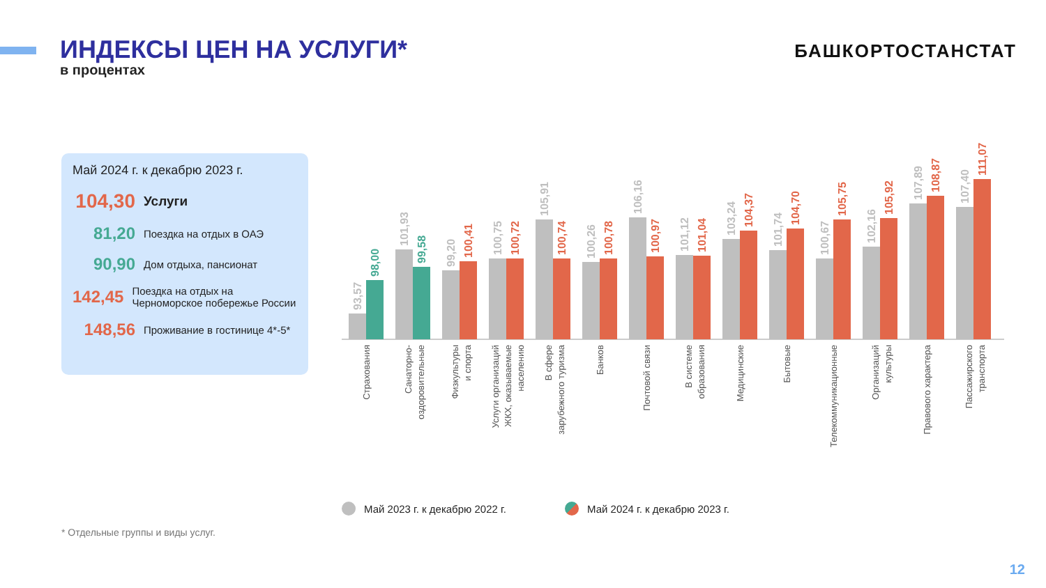ИНДЕКСЫ ЦЕН НА УСЛУГИ*
в процентах
БАШКОРТОСТАНСТАТ
Май 2024 г. к декабрю 2023 г.
104,30 Услуги
81,20 Поездка на отдых в ОАЭ
90,90 Дом отдыха, пансионат
142,45 Поездка на отдых на Черноморское побережье России
148,56 Проживание в гостинице 4*-5*
93,57
98,00
101,93
99,58
99,20
100,41
100,75
100,72
105,91
100,74
100,26
100,78
106,16
100,97
101,12
101,04
103,24
104,37
101,74
104,70
100,67
105,75
102,16
105,92
107,89
108,87
107,40
111,07
Страхования
Санаторно- оздоровительные
Физкультуры и спорта
Услуги организаций ЖКХ, оказываемые населению
В сфере зарубежного туризма
Банков
Почтовой связи
В системе образования
Медицинские
Бытовые
Телекоммуникационные
Организаций культуры
Правового характера
Пассажирского транспорта
Май 2023 г. к декабрю 2022 г. Май 2024 г. к декабрю 2023 г.
* Отдельные группы и виды услуг.
12